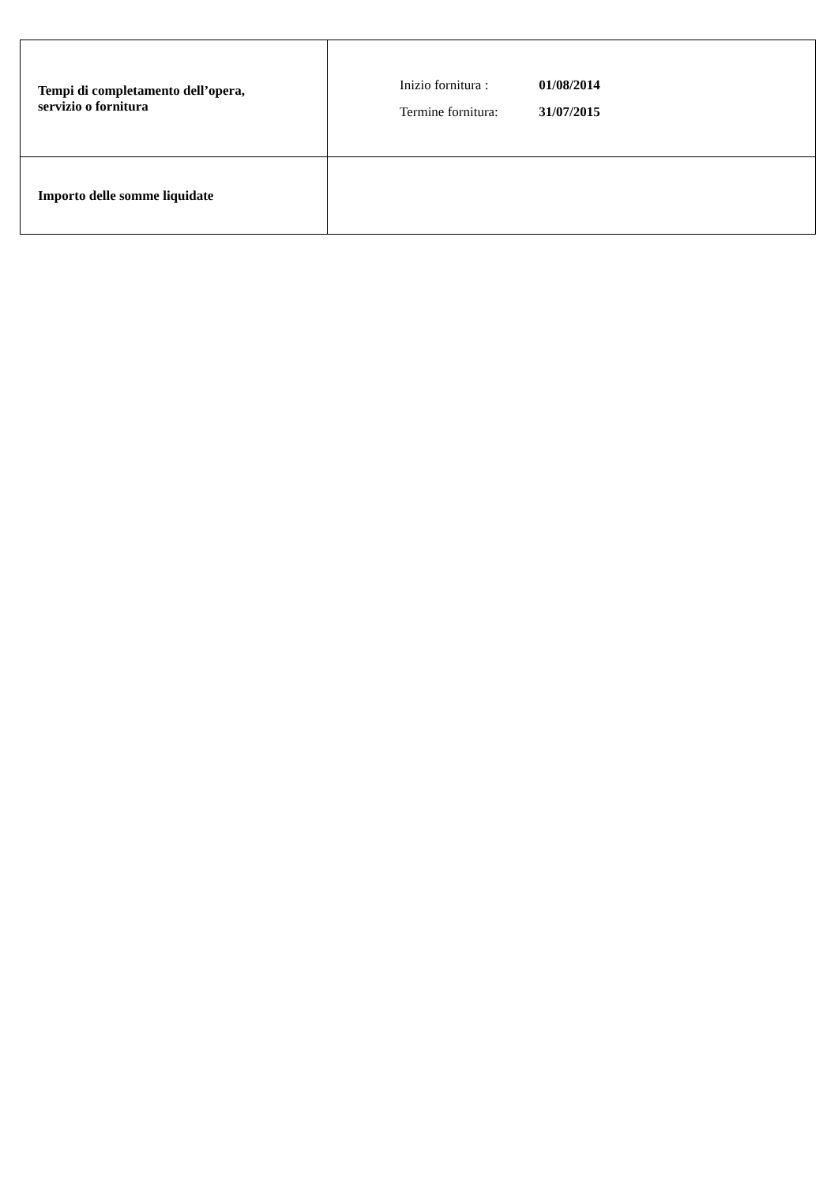| Tempi di completamento dell’opera, servizio o fornitura | Inizio fornitura : 01/08/2014 Termine fornitura: 31/07/2015 |
| Importo delle somme liquidate | |